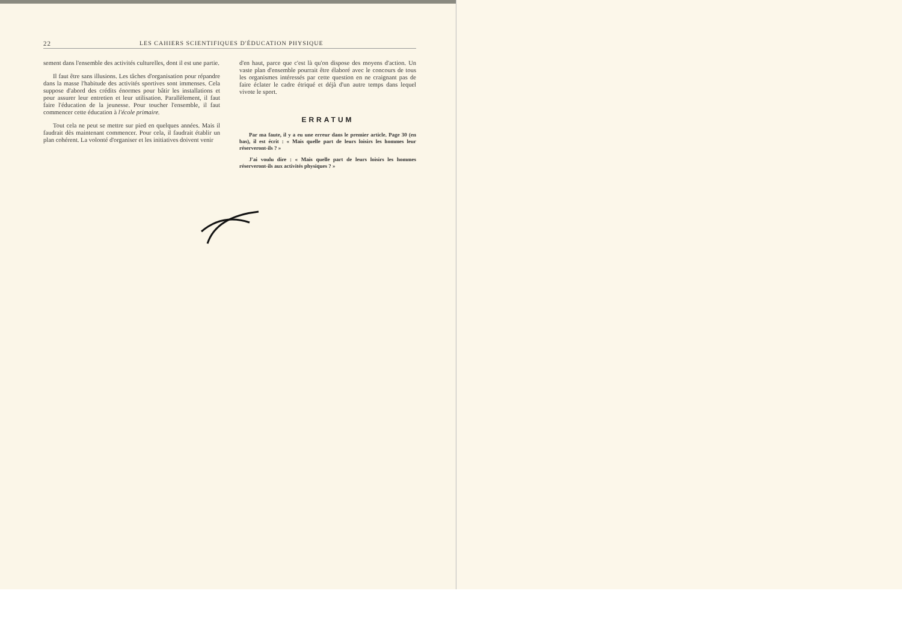22 LES CAHIERS SCIENTIFIQUES D'ÉDUCATION PHYSIQUE
sement dans l'ensemble des activités culturelles, dont il est une partie.
Il faut être sans illusions. Les tâches d'organisation pour répandre dans la masse l'habitude des activités sportives sont immenses. Cela suppose d'abord des crédits énormes pour bâtir les installations et pour assurer leur entretien et leur utilisation. Parallèlement, il faut faire l'éducation de la jeunesse. Pour toucher l'ensemble, il faut commencer cette éducation à l'école primaire.
Tout cela ne peut se mettre sur pied en quelques années. Mais il faudrait dès maintenant commencer. Pour cela, il faudrait établir un plan cohérent. La volonté d'organiser et les initiatives doivent venir
d'en haut, parce que c'est là qu'on dispose des moyens d'action. Un vaste plan d'ensemble pourrait être élaboré avec le concours de tous les organismes intéressés par cette question en ne craignant pas de faire éclater le cadre étriqué et déjà d'un autre temps dans lequel vivote le sport.
ERRATUM
Par ma faute, il y a eu une erreur dans le premier article. Page 30 (en bas), il est écrit : « Mais quelle part de leurs loisirs les hommes leur réserveront-ils ? »
J'ai voulu dire : « Mais quelle part de leurs loisirs les hommes réserveront-ils aux activités physiques ? »